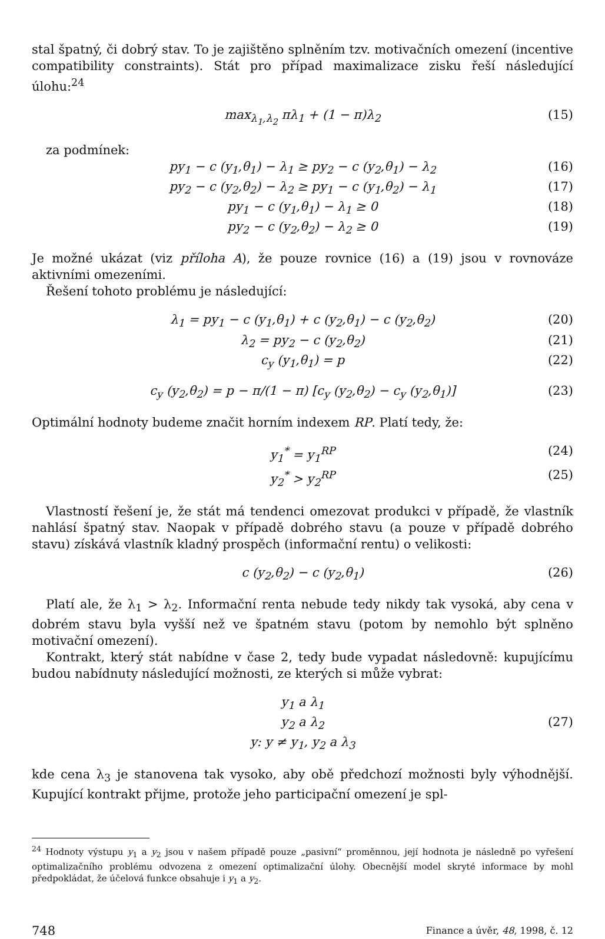stal špatný, či dobrý stav. To je zajištěno splněním tzv. motivačních omezení (incentive compatibility constraints). Stát pro případ maximalizace zisku řeší následující úlohu:<sup>24</sup>
max<sub>λ<sub>1</sub>,λ<sub>2</sub></sub> πλ<sub>1</sub> + (1 − π)λ<sub>2</sub> (15)
za podmínek:
py<sub>1</sub> − c (y<sub>1</sub>,θ<sub>1</sub>) − λ<sub>1</sub> ≥ py<sub>2</sub> − c (y<sub>2</sub>,θ<sub>1</sub>) − λ<sub>2</sub> (16)
py<sub>2</sub> − c (y<sub>2</sub>,θ<sub>2</sub>) − λ<sub>2</sub> ≥ py<sub>1</sub> − c (y<sub>1</sub>,θ<sub>2</sub>) − λ<sub>1</sub> (17)
py<sub>1</sub> − c (y<sub>1</sub>,θ<sub>1</sub>) − λ<sub>1</sub> ≥ 0 (18)
py<sub>2</sub> − c (y<sub>2</sub>,θ<sub>2</sub>) − λ<sub>2</sub> ≥ 0 (19)
Je možné ukázat (viz příloha A), že pouze rovnice (16) a (19) jsou v rovnováze aktivními omezeními.
Řešení tohoto problému je následující:
λ<sub>1</sub> = py<sub>1</sub> − c (y<sub>1</sub>,θ<sub>1</sub>) + c (y<sub>2</sub>,θ<sub>1</sub>) − c (y<sub>2</sub>,θ<sub>2</sub>) (20)
λ<sub>2</sub> = py<sub>2</sub> − c (y<sub>2</sub>,θ<sub>2</sub>) (21)
c<sub>y</sub> (y<sub>1</sub>,θ<sub>1</sub>) = p (22)
c<sub>y</sub> (y<sub>2</sub>,θ<sub>2</sub>) = p − π/(1 − π) [c<sub>y</sub> (y<sub>2</sub>,θ<sub>2</sub>) − c<sub>y</sub> (y<sub>2</sub>,θ<sub>1</sub>)] (23)
Optimální hodnoty budeme značit horním indexem RP. Platí tedy, že:
y<sub>1</sub><sup>*</sup> = y<sub>1</sub><sup>RP</sup> (24)
y<sub>2</sub><sup>*</sup> > y<sub>2</sub><sup>RP</sup> (25)
Vlastností řešení je, že stát má tendenci omezovat produkci v případě, že vlastník nahlásí špatný stav. Naopak v případě dobrého stavu (a pouze v případě dobrého stavu) získává vlastník kladný prospěch (informační rentu) o velikosti:
c (y<sub>2</sub>,θ<sub>2</sub>) − c (y<sub>2</sub>,θ<sub>1</sub>) (26)
Platí ale, že λ<sub>1</sub> > λ<sub>2</sub>. Informační renta nebude tedy nikdy tak vysoká, aby cena v dobrém stavu byla vyšší než ve špatném stavu (potom by nemohlo být splněno motivační omezení).
Kontrakt, který stát nabídne v čase 2, tedy bude vypadat následovně: kupujícímu budou nabídnuty následující možnosti, ze kterých si může vybrat:
y<sub>1</sub> a λ<sub>1</sub>
y<sub>2</sub> a λ<sub>2</sub> (27)
y: y ≠ y<sub>1</sub>, y<sub>2</sub> a λ<sub>3</sub>
kde cena λ<sub>3</sub> je stanovena tak vysoko, aby obě předchozí možnosti byly výhodnější. Kupující kontrakt přijme, protože jeho participační omezení je spl-
<sup>24</sup> Hodnoty výstupu y<sub>1</sub> a y<sub>2</sub> jsou v našem případě pouze „pasivní“ proměnnou, její hodnota je následně po vyřešení optimalizačního problému odvozena z omezení optimalizační úlohy. Obecnější model skryté informace by mohl předpokládat, že účelová funkce obsahuje i y<sub>1</sub> a y<sub>2</sub>.
748 Finance a úvěr, 48, 1998, č. 12